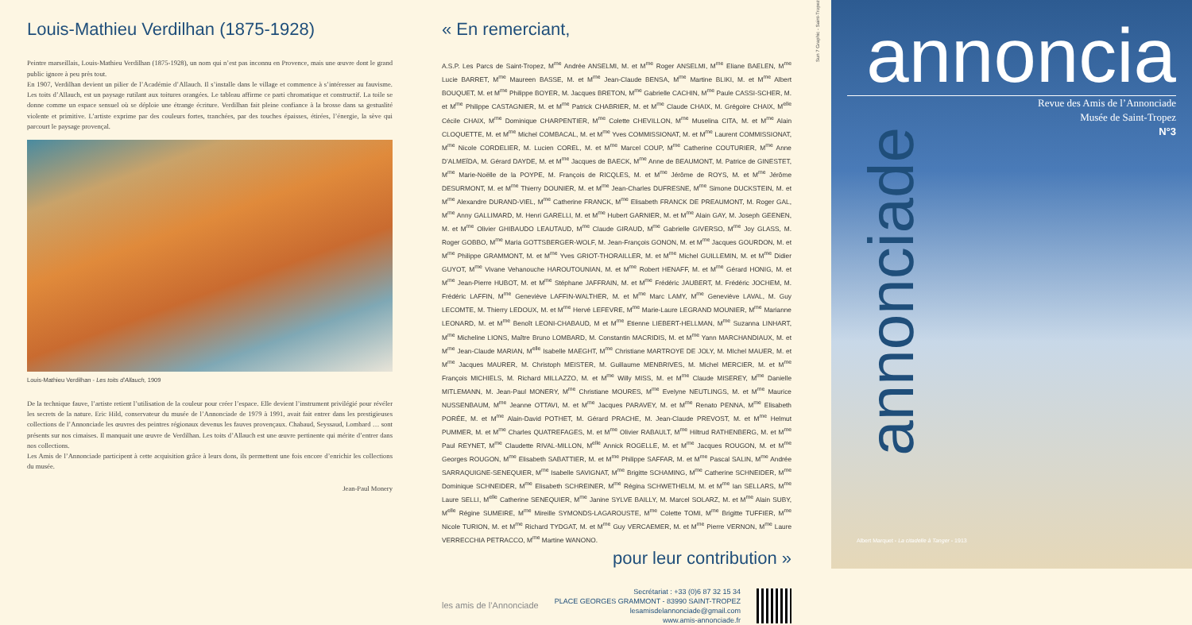Louis-Mathieu Verdilhan (1875-1928)
Peintre marseillais, Louis-Mathieu Verdilhan (1875-1928), un nom qui n’est pas inconnu en Provence, mais une œuvre dont le grand public ignore à peu près tout.
En 1907, Verdilhan devient un pilier de l’Académie d’Allauch. Il s’installe dans le village et commence à s’intéresser au fauvisme. Les toits d’Allauch, est un paysage rutilant aux toitures orangées. Le tableau affirme ce parti chromatique et constructif. La toile se donne comme un espace sensuel où se déploie une étrange écriture. Verdilhan fait pleine confiance à la brosse dans sa gestualité violente et primitive. L’artiste exprime par des couleurs fortes, tranchées, par des touches épaisses, étirées, l’énergie, la sève qui parcourt le paysage provençal.
Louis-Mathieu Verdilhan - Les toits d’Allauch, 1909
De la technique fauve, l’artiste retient l’utilisation de la couleur pour créer l’espace. Elle devient l’instrument privilégié pour révéler les secrets de la nature. Eric Hild, conservateur du musée de l’Annonciade de 1979 à 1991, avait fait entrer dans les prestigieuses collections de l’Annonciade les œuvres des peintres régionaux devenus les fauves provençaux. Chabaud, Seyssaud, Lombard … sont présents sur nos cimaises. Il manquait une œuvre de Verdilhan. Les toits d’Allauch est une œuvre pertinente qui mérite d’entrer dans nos collections.
Les Amis de l’Annonciade participent à cette acquisition grâce à leurs dons, ils permettent une fois encore d’enrichir les collections du musée.
Jean-Paul Monery
« En remerciant,
A.S.P. Les Parcs de Saint-Tropez, M<sup>me</sup> Andrée ANSELMI, M. et M<sup>me</sup> Roger ANSELMI, M<sup>me</sup> Eliane BAELEN, M<sup>me</sup> Lucie BARRET, M<sup>me</sup> Maureen BASSE, M. et M<sup>me</sup> Jean-Claude BENSA, M<sup>me</sup> Martine BLIKI, M. et M<sup>me</sup> Albert BOUQUET, M. et M<sup>me</sup> Philippe BOYER, M. Jacques BRETON, M<sup>me</sup> Gabrielle CACHIN, M<sup>me</sup> Paule CASSI-SCHER, M. et M<sup>me</sup> Philippe CASTAGNIER, M. et M<sup>me</sup> Patrick CHABRIER, M. et M<sup>me</sup> Claude CHAIX, M. Grégoire CHAIX, M<sup>elle</sup> Cécile CHAIX, M<sup>me</sup> Dominique CHARPENTIER, M<sup>me</sup> Colette CHEVILLON, M<sup>me</sup> Muselina CITA, M. et M<sup>me</sup> Alain CLOQUETTE, M. et M<sup>me</sup> Michel COMBACAL, M. et M<sup>me</sup> Yves COMMISSIONAT, M. et M<sup>me</sup> Laurent COMMISSIONAT, M<sup>me</sup> Nicole CORDELIER, M. Lucien COREL, M. et M<sup>me</sup> Marcel COUP, M<sup>me</sup> Catherine COUTURIER, M<sup>me</sup> Anne D’ALMEÏDA, M. Gérard DAYDE, M. et M<sup>me</sup> Jacques de BAECK, M<sup>me</sup> Anne de BEAUMONT, M. Patrice de GINESTET, M<sup>me</sup> Marie-Noëlle de la POYPE, M. François de RICQLES, M. et M<sup>me</sup> Jérôme de ROYS, M. et M<sup>me</sup> Jérôme DESURMONT, M. et M<sup>me</sup> Thierry DOUNIER, M. et M<sup>me</sup> Jean-Charles DUFRESNE, M<sup>me</sup> Simone DUCKSTEIN, M. et M<sup>me</sup> Alexandre DURAND-VIEL, M<sup>me</sup> Catherine FRANCK, M<sup>me</sup> Elisabeth FRANCK DE PREAUMONT, M. Roger GAL, M<sup>me</sup> Anny GALLIMARD, M. Henri GARELLI, M. et M<sup>me</sup> Hubert GARNIER, M. et M<sup>me</sup> Alain GAY, M. Joseph GEENEN, M. et M<sup>me</sup> Olivier GHIBAUDO LEAUTAUD, M<sup>me</sup> Claude GIRAUD, M<sup>me</sup> Gabrielle GIVERSO, M<sup>me</sup> Joy GLASS, M. Roger GOBBO, M<sup>me</sup> Maria GOTTSBERGER-WOLF, M. Jean-François GONON, M. et M<sup>me</sup> Jacques GOURDON, M. et M<sup>me</sup> Philippe GRAMMONT, M. et M<sup>me</sup> Yves GRIOT-THORAILLER, M. et M<sup>me</sup> Michel GUILLEMIN, M. et M<sup>me</sup> Didier GUYOT, M<sup>me</sup> Vivane Vehanouche HAROUTOUNIAN, M. et M<sup>me</sup> Robert HENAFF, M. et M<sup>me</sup> Gérard HONIG, M. et M<sup>me</sup> Jean-Pierre HUBOT, M. et M<sup>me</sup> Stéphane JAFFRAIN, M. et M<sup>me</sup> Frédéric JAUBERT, M. Frédéric JOCHEM, M. Frédéric LAFFIN, M<sup>me</sup> Geneviève LAFFIN-WALTHER, M. et M<sup>me</sup> Marc LAMY, M<sup>me</sup> Geneviève LAVAL, M. Guy LECOMTE, M. Thierry LEDOUX, M. et M<sup>me</sup> Hervé LEFEVRE, M<sup>me</sup> Marie-Laure LEGRAND MOUNIER, M<sup>me</sup> Marianne LEONARD, M. et M<sup>me</sup> Benoît LEONI-CHABAUD, M et M<sup>me</sup> Etienne LIEBERT-HELLMAN, M<sup>me</sup> Suzanna LINHART, M<sup>me</sup> Micheline LIONS, Maître Bruno LOMBARD, M. Constantin MACRIDIS, M. et M<sup>me</sup> Yann MARCHANDIAUX, M. et M<sup>me</sup> Jean-Claude MARIAN, M<sup>elle</sup> Isabelle MAEGHT, M<sup>me</sup> Christiane MARTROYE DE JOLY, M. MIchel MAUER, M. et M<sup>me</sup> Jacques MAURER, M. Christoph MEISTER, M. Guillaume MENBRIVES, M. Michel MERCIER, M. et M<sup>me</sup> François MICHIELS, M. Richard MILLAZZO, M. et M<sup>me</sup> Willy MISS, M. et M<sup>me</sup> Claude MISEREY, M<sup>me</sup> Danielle MITLEMANN, M. Jean-Paul MONERY, M<sup>me</sup> Christiane MOURES, M<sup>me</sup> Evelyne NEUTLINGS, M. et M<sup>me</sup> Maurice NUSSENBAUM, M<sup>me</sup> Jeanne OTTAVI, M. et M<sup>me</sup> Jacques PARAVEY, M. et M<sup>me</sup> Renato PENNA, M<sup>me</sup> Elisabeth PORÉE, M. et M<sup>me</sup> Alain-David POTHET, M. Gérard PRACHE, M. Jean-Claude PREVOST, M. et M<sup>me</sup> Helmut PUMMER, M. et M<sup>me</sup> Charles QUATREFAGES, M. et M<sup>me</sup> Olivier RABAULT, M<sup>me</sup> Hiltrud RATHENBERG, M. et M<sup>me</sup> Paul REYNET, M<sup>me</sup> Claudette RIVAL-MILLON, M<sup>elle</sup> Annick ROGELLE, M. et M<sup>me</sup> Jacques ROUGON, M. et M<sup>me</sup> Georges ROUGON, M<sup>me</sup> Elisabeth SABATTIER, M. et M<sup>me</sup> Philippe SAFFAR, M. et M<sup>me</sup> Pascal SALIN, M<sup>me</sup> Andrée SARRAQUIGNE-SENEQUIER, M<sup>me</sup> Isabelle SAVIGNAT, M<sup>me</sup> Brigitte SCHAMING, M<sup>me</sup> Catherine SCHNEIDER, M<sup>me</sup> Dominique SCHNEIDER, M<sup>me</sup> Elisabeth SCHREINER, M<sup>me</sup> Régina SCHWETHELM, M. et M<sup>me</sup> Ian SELLARS, M<sup>me</sup> Laure SELLI, M<sup>elle</sup> Catherine SENEQUIER, M<sup>me</sup> Janine SYLVE BAILLY, M. Marcel SOLARZ, M. et M<sup>me</sup> Alain SUBY, M<sup>elle</sup> Régine SUMEIRE, M<sup>me</sup> Mireille SYMONDS-LAGAROUSTE, M<sup>me</sup> Colette TOMI, M<sup>me</sup> Brigitte TUFFIER, M<sup>me</sup> Nicole TURION, M. et M<sup>me</sup> Richard TYDGAT, M. et M<sup>me</sup> Guy VERCAEMER, M. et M<sup>me</sup> Pierre VERNON, M<sup>me</sup> Laure VERRECCHIA PETRACCO, M<sup>me</sup> Martine WANONO.
pour leur contribution »
les amis de l’Annonciade
Secrétariat : +33 (0)6 87 32 15 34
PLACE GEORGES GRAMMONT - 83990 SAINT-TROPEZ
lesamisdelannonciade@gmail.com
www.amis-annonciade.fr
Sun 7 Graphic - Saint-Tropez
annoncia
Revue des Amis de l’Annonciade
Musée de Saint-Tropez
N°3
annonciade
Albert Marquet - La citadelle à Tanger - 1913